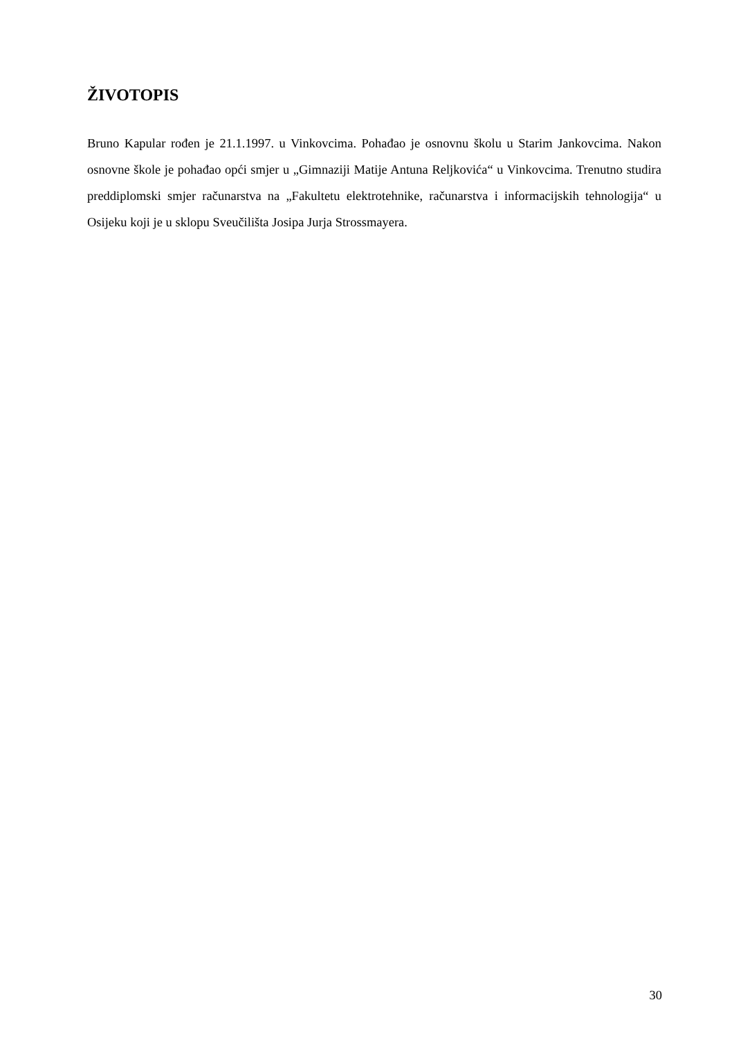ŽIVOTOPIS
Bruno Kapular rođen je 21.1.1997. u Vinkovcima. Pohađao je osnovnu školu u Starim Jankovcima. Nakon osnovne škole je pohađao opći smjer u „Gimnaziji Matije Antuna Reljkovića“ u Vinkovcima. Trenutno studira preddiplomski smjer računarstva na „Fakultetu elektrotehnike, računarstva i informacijskih tehnologija“ u Osijeku koji je u sklopu Sveučilišta Josipa Jurja Strossmayera.
30